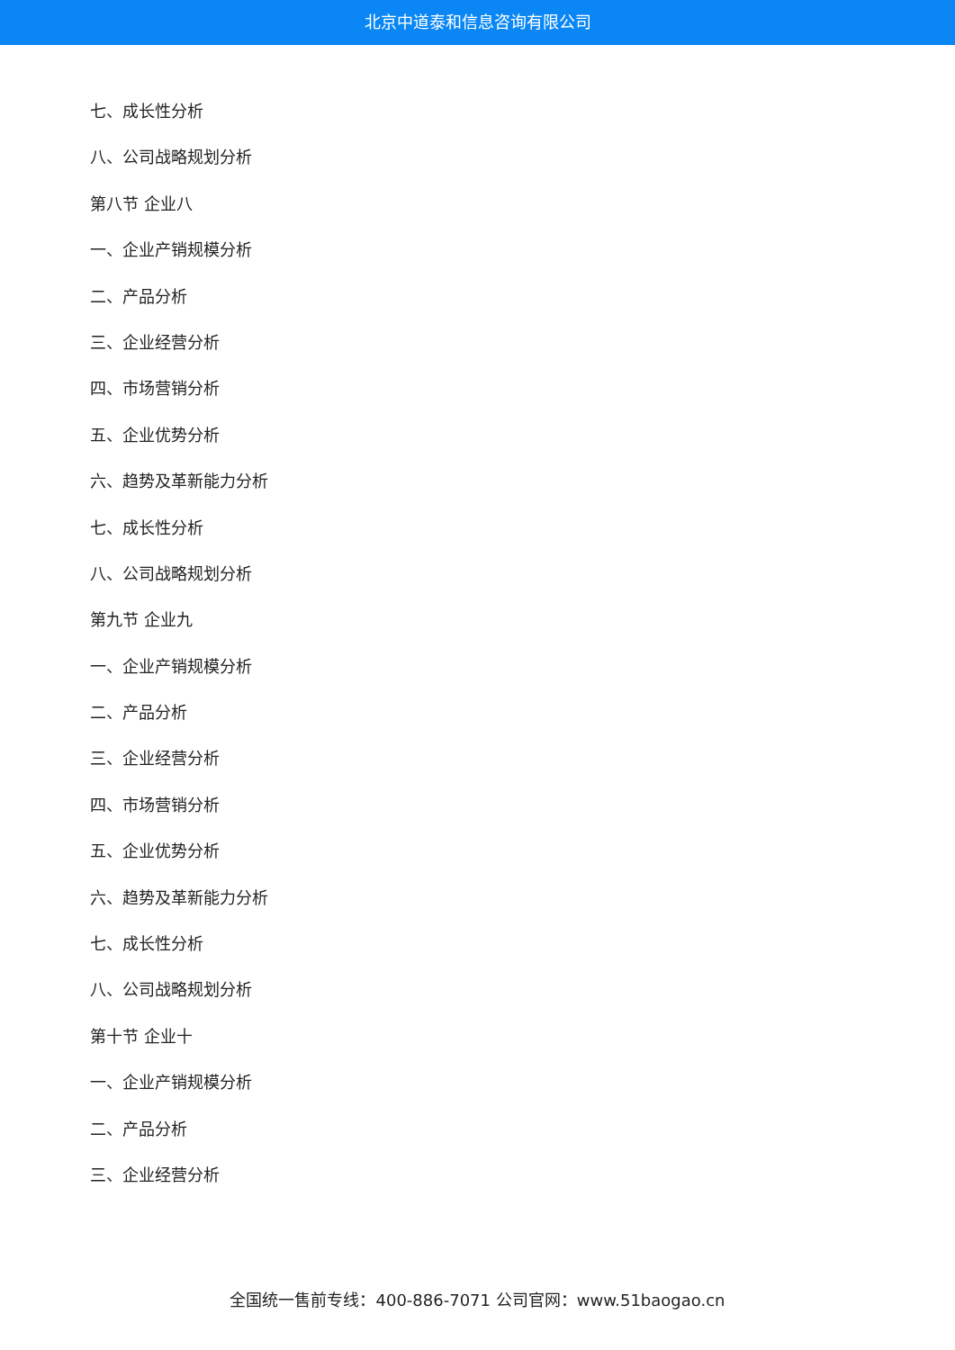北京中道泰和信息咨询有限公司
七、成长性分析
八、公司战略规划分析
第八节 企业八
一、企业产销规模分析
二、产品分析
三、企业经营分析
四、市场营销分析
五、企业优势分析
六、趋势及革新能力分析
七、成长性分析
八、公司战略规划分析
第九节 企业九
一、企业产销规模分析
二、产品分析
三、企业经营分析
四、市场营销分析
五、企业优势分析
六、趋势及革新能力分析
七、成长性分析
八、公司战略规划分析
第十节 企业十
一、企业产销规模分析
二、产品分析
三、企业经营分析
全国统一售前专线：400-886-7071 公司官网：www.51baogao.cn